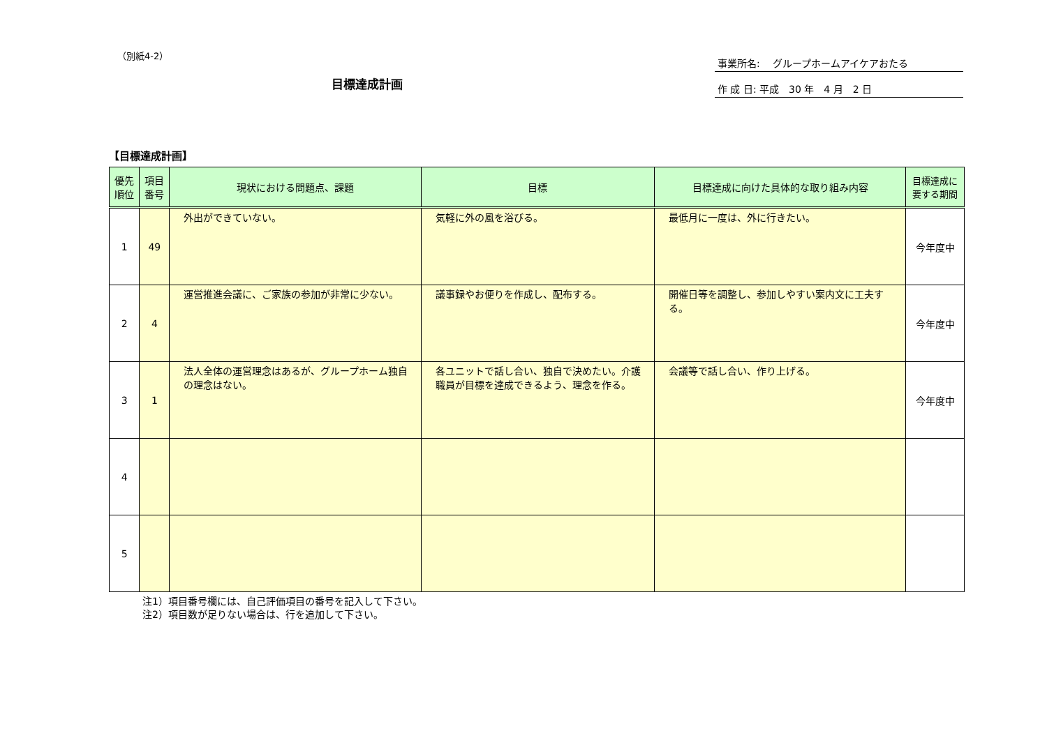（別紙4-2）
目標達成計画
事業所名:　 グループホームアイケアおたる
作 成 日: 平成　30 年　4 月　2 日
【目標達成計画】
| 優先順位 | 項目番号 | 現状における問題点、課題 | 目標 | 目標達成に向けた具体的な取り組み内容 | 目標達成に要する期間 |
| --- | --- | --- | --- | --- | --- |
| 1 | 49 | 外出ができていない。 | 気軽に外の風を浴びる。 | 最低月に一度は、外に行きたい。 | 今年度中 |
| 2 | 4 | 運営推進会議に、ご家族の参加が非常に少ない。 | 議事録やお便りを作成し、配布する。 | 開催日等を調整し、参加しやすい案内文に工夫する。 | 今年度中 |
| 3 | 1 | 法人全体の運営理念はあるが、グループホーム独自の理念はない。 | 各ユニットで話し合い、独自で決めたい。介護職員が目標を達成できるよう、理念を作る。 | 会議等で話し合い、作り上げる。 | 今年度中 |
| 4 | | | | | |
| 5 | | | | | |
注1）項目番号欄には、自己評価項目の番号を記入して下さい。
注2）項目数が足りない場合は、行を追加して下さい。